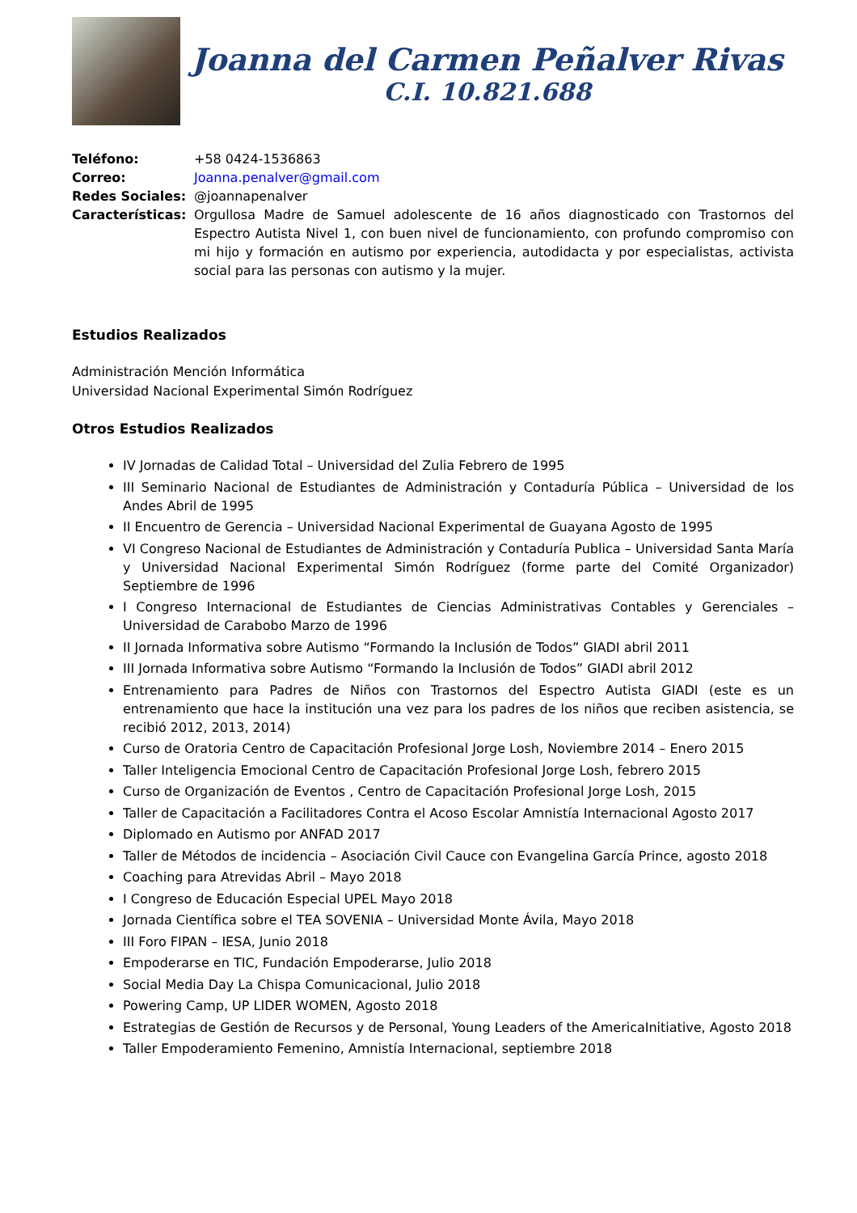Joanna del Carmen Peñalver Rivas
C.I. 10.821.688
Teléfono:
+58 0424-1536863
Correo:
Joanna.penalver@gmail.com
Redes Sociales:
@joannapenalver
Características:
Orgullosa Madre de Samuel adolescente de 16 años diagnosticado con Trastornos del Espectro Autista Nivel 1, con buen nivel de funcionamiento, con profundo compromiso con mi hijo y formación en autismo por experiencia, autodidacta y por especialistas, activista social para las personas con autismo y la mujer.
Estudios Realizados
Administración Mención Informática
Universidad Nacional Experimental Simón Rodríguez
Otros Estudios Realizados
IV Jornadas de Calidad Total – Universidad del Zulia Febrero de 1995
III Seminario Nacional de Estudiantes de Administración y Contaduría Pública – Universidad de los Andes Abril de 1995
II Encuentro de Gerencia – Universidad Nacional Experimental de Guayana Agosto de 1995
VI Congreso Nacional de Estudiantes de Administración y Contaduría Publica – Universidad Santa María y Universidad Nacional Experimental Simón Rodríguez (forme parte del Comité Organizador) Septiembre de 1996
I Congreso Internacional de Estudiantes de Ciencias Administrativas Contables y Gerenciales – Universidad de Carabobo Marzo de 1996
II Jornada Informativa sobre Autismo “Formando la Inclusión de Todos” GIADI abril 2011
III Jornada Informativa sobre Autismo “Formando la Inclusión de Todos” GIADI abril 2012
Entrenamiento para Padres de Niños con Trastornos del Espectro Autista GIADI (este es un entrenamiento que hace la institución una vez para los padres de los niños que reciben asistencia, se recibió 2012, 2013, 2014)
Curso de Oratoria Centro de Capacitación Profesional Jorge Losh, Noviembre 2014 – Enero 2015
Taller Inteligencia Emocional Centro de Capacitación Profesional Jorge Losh, febrero 2015
Curso de Organización de Eventos , Centro de Capacitación Profesional Jorge Losh, 2015
Taller de Capacitación a Facilitadores Contra el Acoso Escolar Amnistía Internacional Agosto 2017
Diplomado en Autismo por ANFAD 2017
Taller de Métodos de incidencia – Asociación Civil Cauce con Evangelina García Prince, agosto 2018
Coaching para Atrevidas Abril – Mayo 2018
I Congreso de Educación Especial UPEL Mayo 2018
Jornada Científica sobre el TEA SOVENIA – Universidad Monte Ávila, Mayo 2018
III Foro FIPAN – IESA, Junio 2018
Empoderarse en TIC, Fundación Empoderarse, Julio 2018
Social Media Day La Chispa Comunicacional, Julio 2018
Powering Camp, UP LIDER WOMEN, Agosto 2018
Estrategias de Gestión de Recursos y de Personal, Young Leaders of the AmericaInitiative, Agosto 2018
Taller Empoderamiento Femenino, Amnistía Internacional, septiembre 2018